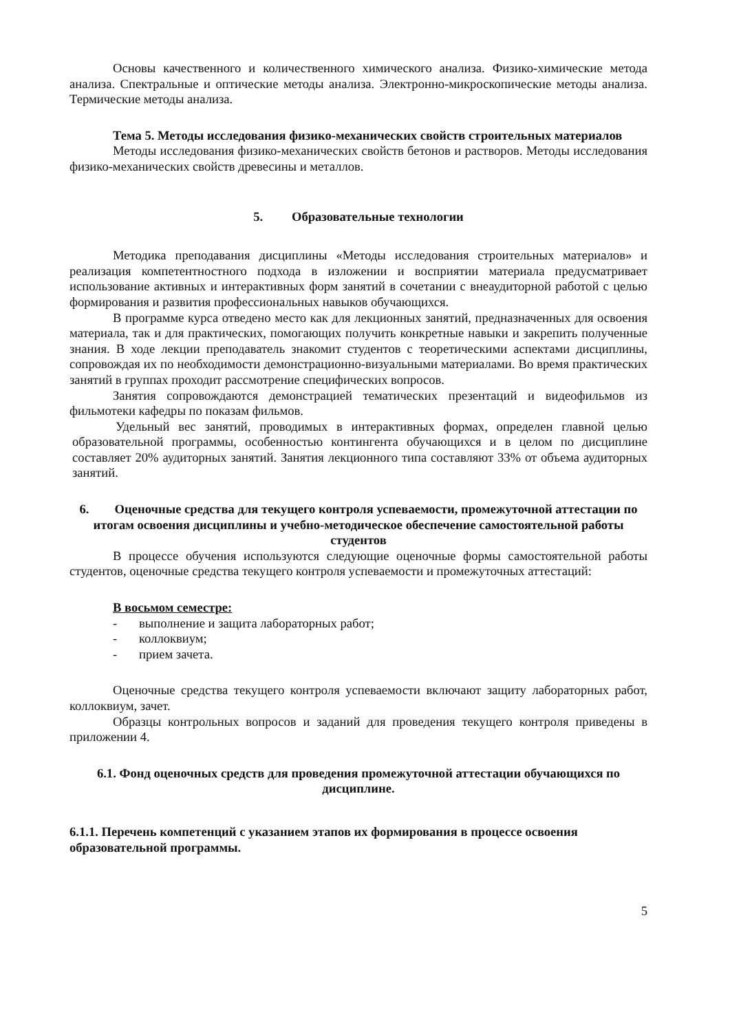Основы качественного и количественного химического анализа. Физико-химические метода анализа. Спектральные и оптические методы анализа. Электронно-микроскопические методы анализа. Термические методы анализа.
Тема 5. Методы исследования физико-механических свойств строительных материалов
Методы исследования физико-механических свойств бетонов и растворов. Методы исследования физико-механических свойств древесины и металлов.
5. Образовательные технологии
Методика преподавания дисциплины «Методы исследования строительных материалов» и реализация компетентностного подхода в изложении и восприятии материала предусматривает использование активных и интерактивных форм занятий в сочетании с внеаудиторной работой с целью формирования и развития профессиональных навыков обучающихся.
В программе курса отведено место как для лекционных занятий, предназначенных для освоения материала, так и для практических, помогающих получить конкретные навыки и закрепить полученные знания. В ходе лекции преподаватель знакомит студентов с теоретическими аспектами дисциплины, сопровождая их по необходимости демонстрационно-визуальными материалами. Во время практических занятий в группах проходит рассмотрение специфических вопросов.
Занятия сопровождаются демонстрацией тематических презентаций и видеофильмов из фильмотеки кафедры по показам фильмов.
Удельный вес занятий, проводимых в интерактивных формах, определен главной целью образовательной программы, особенностью контингента обучающихся и в целом по дисциплине составляет 20% аудиторных занятий. Занятия лекционного типа составляют 33% от объема аудиторных занятий.
6. Оценочные средства для текущего контроля успеваемости, промежуточной аттестации по итогам освоения дисциплины и учебно-методическое обеспечение самостоятельной работы студентов
В процессе обучения используются следующие оценочные формы самостоятельной работы студентов, оценочные средства текущего контроля успеваемости и промежуточных аттестаций:
В восьмом семестре:
- выполнение и защита лабораторных работ;
- коллоквиум;
- прием зачета.
Оценочные средства текущего контроля успеваемости включают защиту лабораторных работ, коллоквиум, зачет.
Образцы контрольных вопросов и заданий для проведения текущего контроля приведены в приложении 4.
6.1. Фонд оценочных средств для проведения промежуточной аттестации обучающихся по дисциплине.
6.1.1. Перечень компетенций с указанием этапов их формирования в процессе освоения образовательной программы.
5